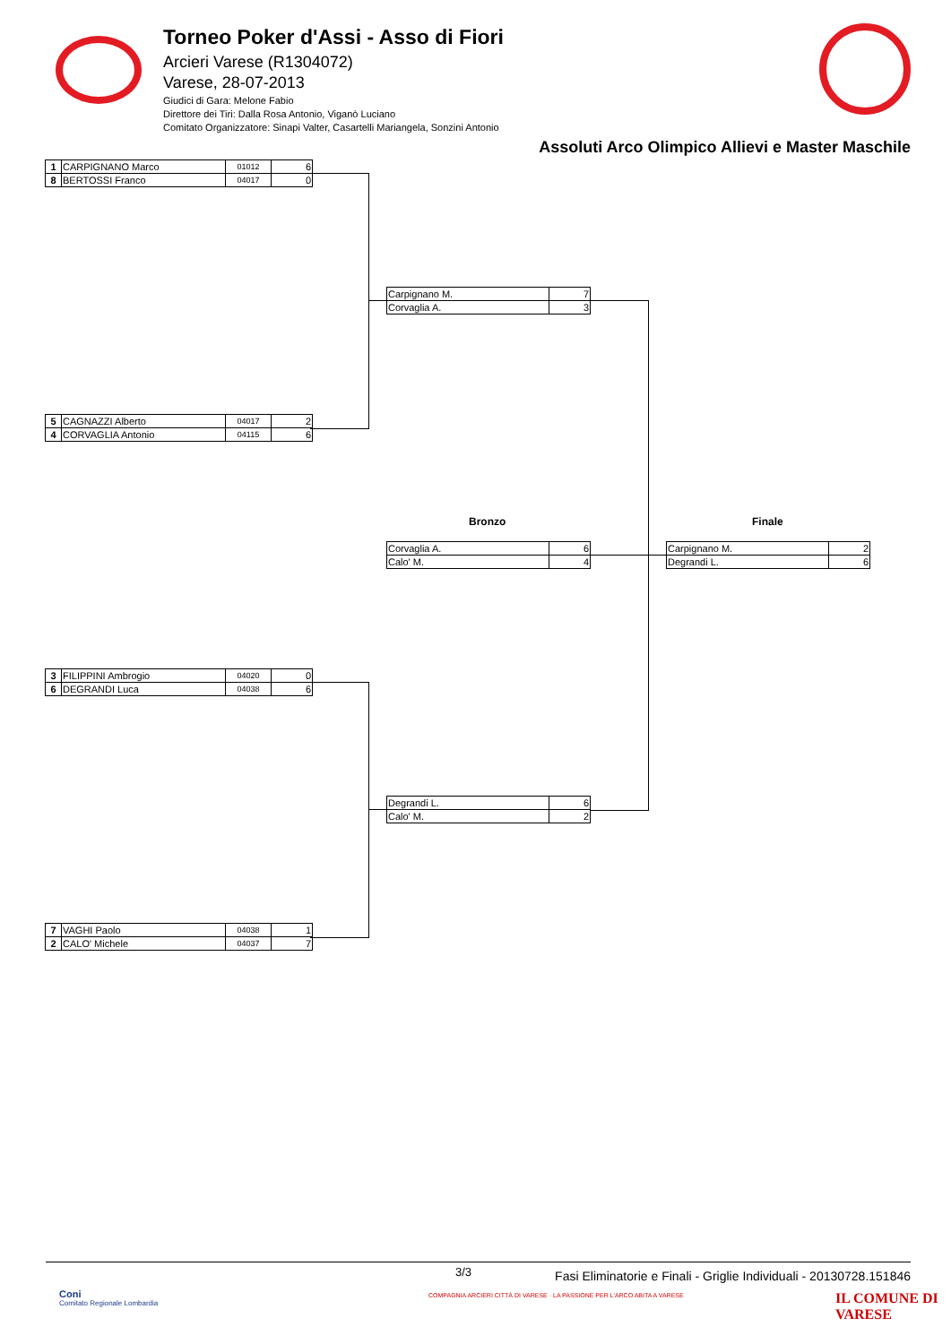Torneo Poker d'Assi - Asso di Fiori
Arcieri Varese (R1304072)
Varese, 28-07-2013
Giudici di Gara: Melone Fabio
Direttore dei Tiri: Dalla Rosa Antonio, Viganò Luciano
Comitato Organizzatore: Sinapi Valter, Casartelli Mariangela, Sonzini Antonio
Assoluti Arco Olimpico Allievi e Master Maschile
| 1 | CARPIGNANO Marco | 01012 | 6 |
| 8 | BERTOSSI Franco | 04017 | 0 |
| 5 | CAGNAZZI Alberto | 04017 | 2 |
| 4 | CORVAGLIA Antonio | 04115 | 6 |
| 3 | FILIPPINI Ambrogio | 04020 | 0 |
| 6 | DEGRANDI Luca | 04038 | 6 |
| 7 | VAGHI Paolo | 04038 | 1 |
| 2 | CALO' Michele | 04037 | 7 |
| Carpignano M. | 7 |
| Corvaglia A. | 3 |
| Degrandi L. | 6 |
| Calo' M. | 2 |
Bronzo Finale
| Corvaglia A. | 6 |
| Calo' M. | 4 |
| Carpignano M. | 2 |
| Degrandi L. | 6 |
3/3
Fasi Eliminatorie e Finali - Griglie Individuali - 20130728.151846
Coni
Comitato Regionale Lombardia
COMPAGNIA ARCIERI CITTÀ DI VARESE · LA PASSIONE PER L'ARCO ABITA A VARESE
IL COMUNE DI
VARESE